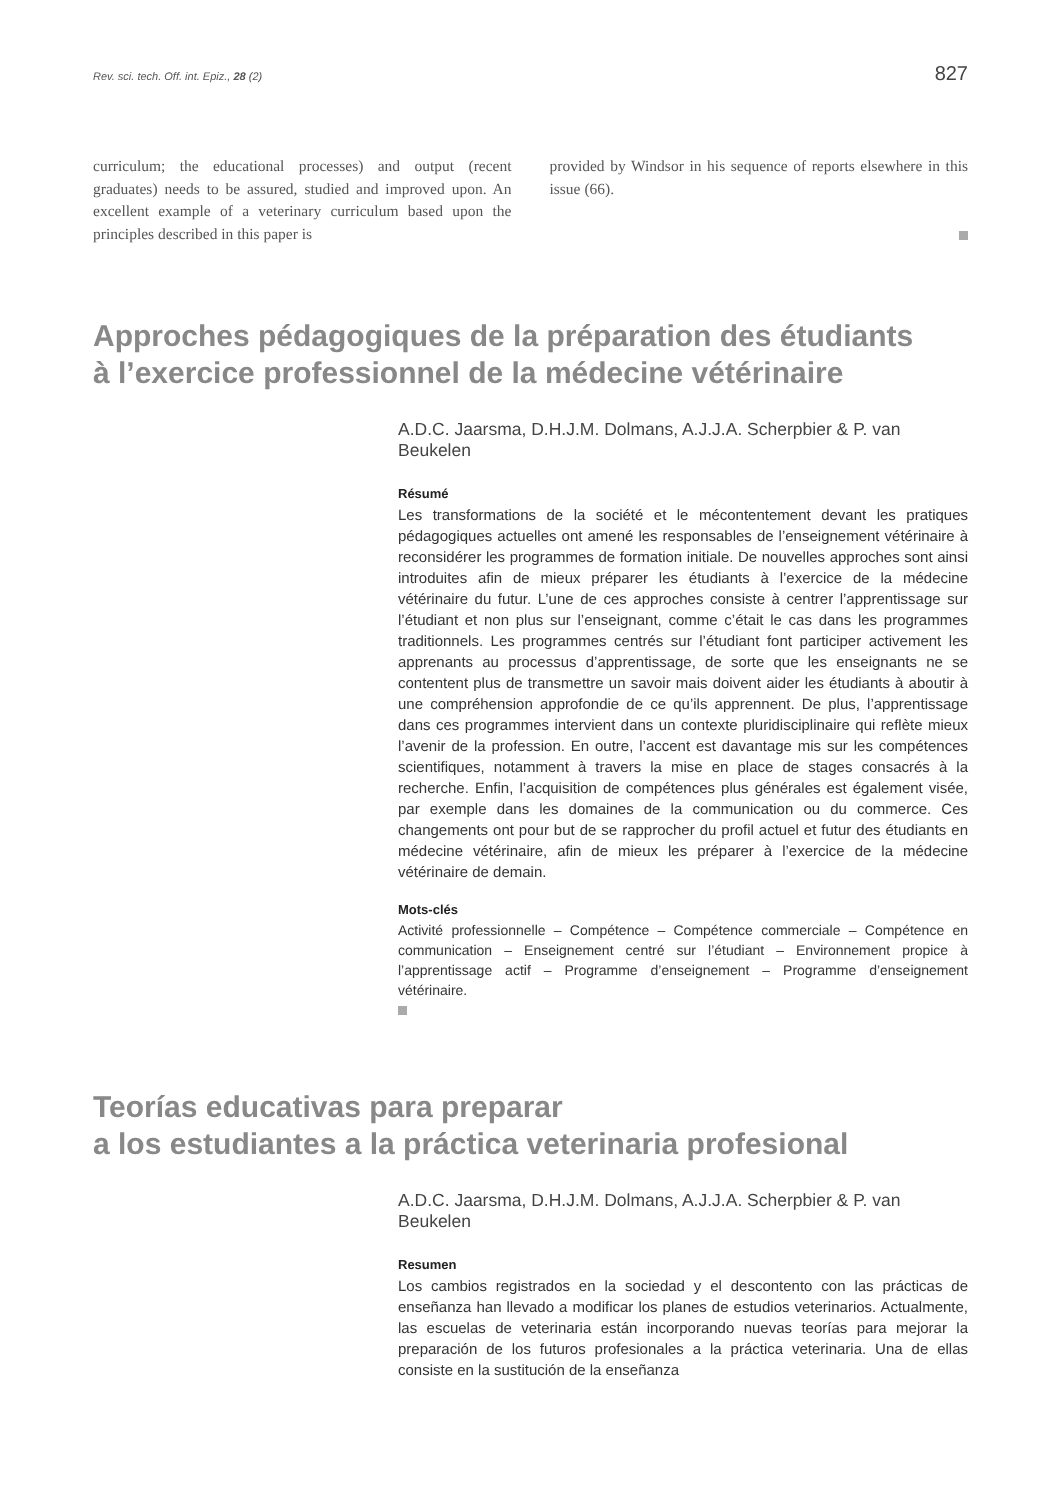Rev. sci. tech. Off. int. Epiz., 28 (2) 827
curriculum; the educational processes) and output (recent graduates) needs to be assured, studied and improved upon. An excellent example of a veterinary curriculum based upon the principles described in this paper is
provided by Windsor in his sequence of reports elsewhere in this issue (66).
Approches pédagogiques de la préparation des étudiants
à l’exercice professionnel de la médecine vétérinaire
A.D.C. Jaarsma, D.H.J.M. Dolmans, A.J.J.A. Scherpbier & P. van Beukelen
Résumé
Les transformations de la société et le mécontentement devant les pratiques pédagogiques actuelles ont amené les responsables de l’enseignement vétérinaire à reconsidérer les programmes de formation initiale. De nouvelles approches sont ainsi introduites afin de mieux préparer les étudiants à l’exercice de la médecine vétérinaire du futur. L’une de ces approches consiste à centrer l’apprentissage sur l’étudiant et non plus sur l’enseignant, comme c’était le cas dans les programmes traditionnels. Les programmes centrés sur l’étudiant font participer activement les apprenants au processus d’apprentissage, de sorte que les enseignants ne se contentent plus de transmettre un savoir mais doivent aider les étudiants à aboutir à une compréhension approfondie de ce qu’ils apprennent. De plus, l’apprentissage dans ces programmes intervient dans un contexte pluridisciplinaire qui reflète mieux l’avenir de la profession. En outre, l’accent est davantage mis sur les compétences scientifiques, notamment à travers la mise en place de stages consacrés à la recherche. Enfin, l’acquisition de compétences plus générales est également visée, par exemple dans les domaines de la communication ou du commerce. Ces changements ont pour but de se rapprocher du profil actuel et futur des étudiants en médecine vétérinaire, afin de mieux les préparer à l’exercice de la médecine vétérinaire de demain.
Mots-clés
Activité professionnelle – Compétence – Compétence commerciale – Compétence en communication – Enseignement centré sur l’étudiant – Environnement propice à l’apprentissage actif – Programme d’enseignement – Programme d’enseignement vétérinaire.
Teorías educativas para preparar
a los estudiantes a la práctica veterinaria profesional
A.D.C. Jaarsma, D.H.J.M. Dolmans, A.J.J.A. Scherpbier & P. van Beukelen
Resumen
Los cambios registrados en la sociedad y el descontento con las prácticas de enseñanza han llevado a modificar los planes de estudios veterinarios. Actualmente, las escuelas de veterinaria están incorporando nuevas teorías para mejorar la preparación de los futuros profesionales a la práctica veterinaria. Una de ellas consiste en la sustitución de la enseñanza